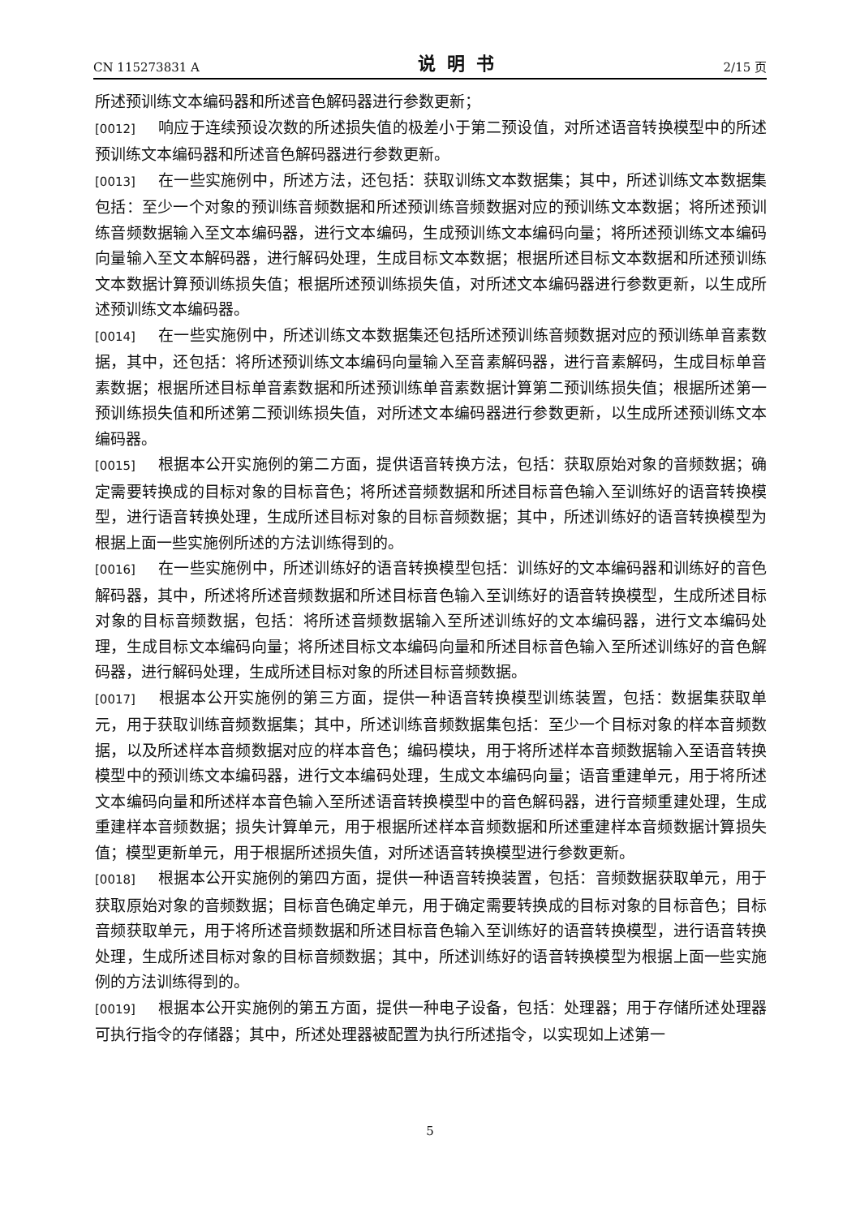CN 115273831 A 说明书 2/15 页
所述预训练文本编码器和所述音色解码器进行参数更新；
[0012] 响应于连续预设次数的所述损失值的极差小于第二预设值，对所述语音转换模型中的所述预训练文本编码器和所述音色解码器进行参数更新。
[0013] 在一些实施例中，所述方法，还包括：获取训练文本数据集；其中，所述训练文本数据集包括：至少一个对象的预训练音频数据和所述预训练音频数据对应的预训练文本数据；将所述预训练音频数据输入至文本编码器，进行文本编码，生成预训练文本编码向量；将所述预训练文本编码向量输入至文本解码器，进行解码处理，生成目标文本数据；根据所述目标文本数据和所述预训练文本数据计算预训练损失值；根据所述预训练损失值，对所述文本编码器进行参数更新，以生成所述预训练文本编码器。
[0014] 在一些实施例中，所述训练文本数据集还包括所述预训练音频数据对应的预训练单音素数据，其中，还包括：将所述预训练文本编码向量输入至音素解码器，进行音素解码，生成目标单音素数据；根据所述目标单音素数据和所述预训练单音素数据计算第二预训练损失值；根据所述第一预训练损失值和所述第二预训练损失值，对所述文本编码器进行参数更新，以生成所述预训练文本编码器。
[0015] 根据本公开实施例的第二方面，提供语音转换方法，包括：获取原始对象的音频数据；确定需要转换成的目标对象的目标音色；将所述音频数据和所述目标音色输入至训练好的语音转换模型，进行语音转换处理，生成所述目标对象的目标音频数据；其中，所述训练好的语音转换模型为根据上面一些实施例所述的方法训练得到的。
[0016] 在一些实施例中，所述训练好的语音转换模型包括：训练好的文本编码器和训练好的音色解码器，其中，所述将所述音频数据和所述目标音色输入至训练好的语音转换模型，生成所述目标对象的目标音频数据，包括：将所述音频数据输入至所述训练好的文本编码器，进行文本编码处理，生成目标文本编码向量；将所述目标文本编码向量和所述目标音色输入至所述训练好的音色解码器，进行解码处理，生成所述目标对象的所述目标音频数据。
[0017] 根据本公开实施例的第三方面，提供一种语音转换模型训练装置，包括：数据集获取单元，用于获取训练音频数据集；其中，所述训练音频数据集包括：至少一个目标对象的样本音频数据，以及所述样本音频数据对应的样本音色；编码模块，用于将所述样本音频数据输入至语音转换模型中的预训练文本编码器，进行文本编码处理，生成文本编码向量；语音重建单元，用于将所述文本编码向量和所述样本音色输入至所述语音转换模型中的音色解码器，进行音频重建处理，生成重建样本音频数据；损失计算单元，用于根据所述样本音频数据和所述重建样本音频数据计算损失值；模型更新单元，用于根据所述损失值，对所述语音转换模型进行参数更新。
[0018] 根据本公开实施例的第四方面，提供一种语音转换装置，包括：音频数据获取单元，用于获取原始对象的音频数据；目标音色确定单元，用于确定需要转换成的目标对象的目标音色；目标音频获取单元，用于将所述音频数据和所述目标音色输入至训练好的语音转换模型，进行语音转换处理，生成所述目标对象的目标音频数据；其中，所述训练好的语音转换模型为根据上面一些实施例的方法训练得到的。
[0019] 根据本公开实施例的第五方面，提供一种电子设备，包括：处理器；用于存储所述处理器可执行指令的存储器；其中，所述处理器被配置为执行所述指令，以实现如上述第一
5